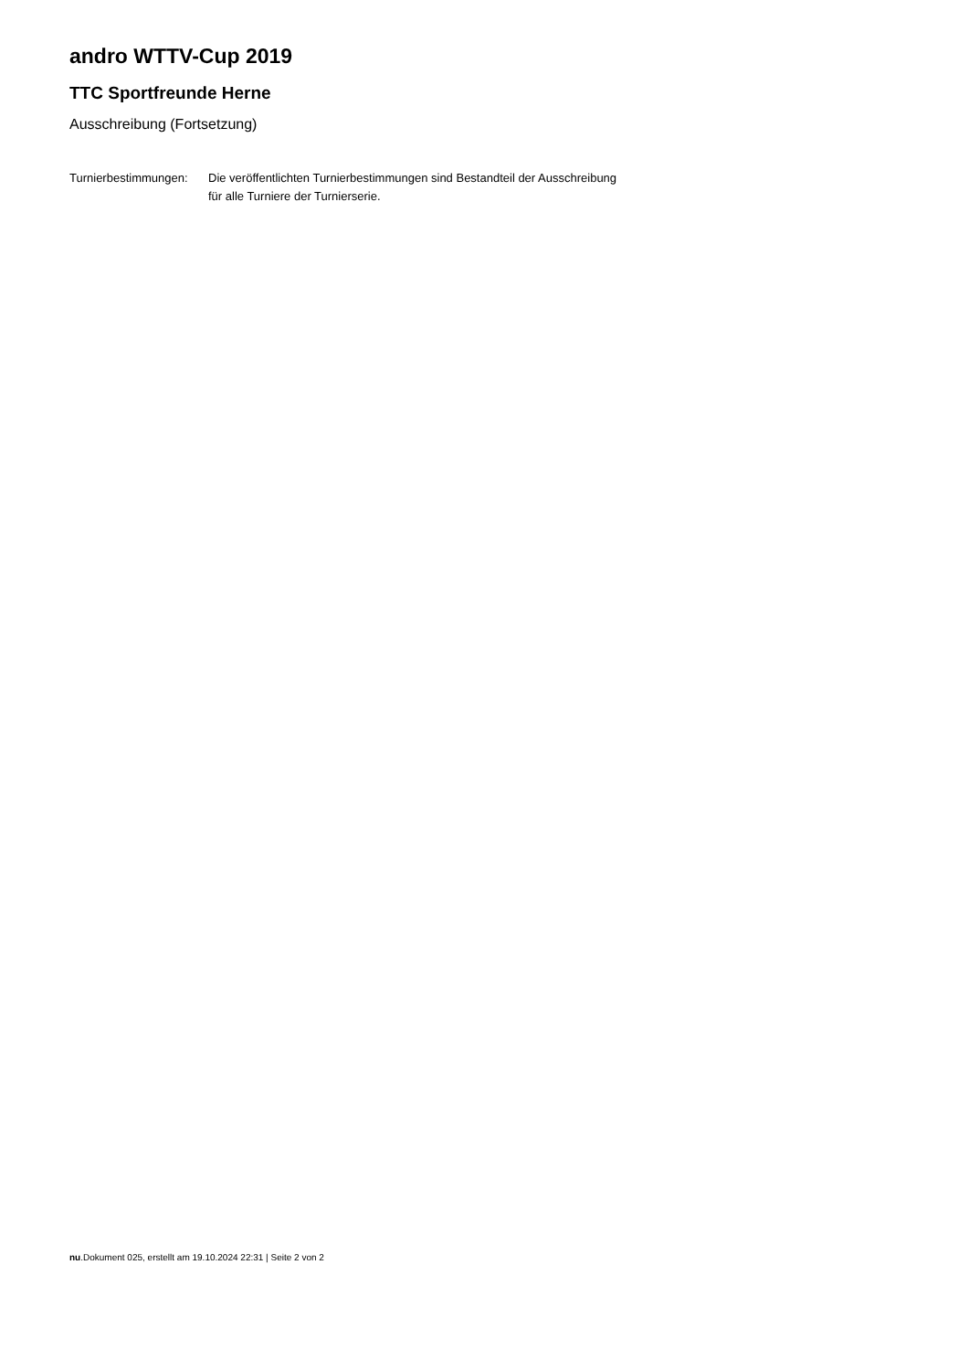andro WTTV-Cup 2019
TTC Sportfreunde Herne
Ausschreibung (Fortsetzung)
| Turnierbestimmungen: | Die veröffentlichten Turnierbestimmungen sind Bestandteil der Ausschreibung für alle Turniere der Turnierserie. |
nu.Dokument 025, erstellt am 19.10.2024 22:31 | Seite 2 von 2